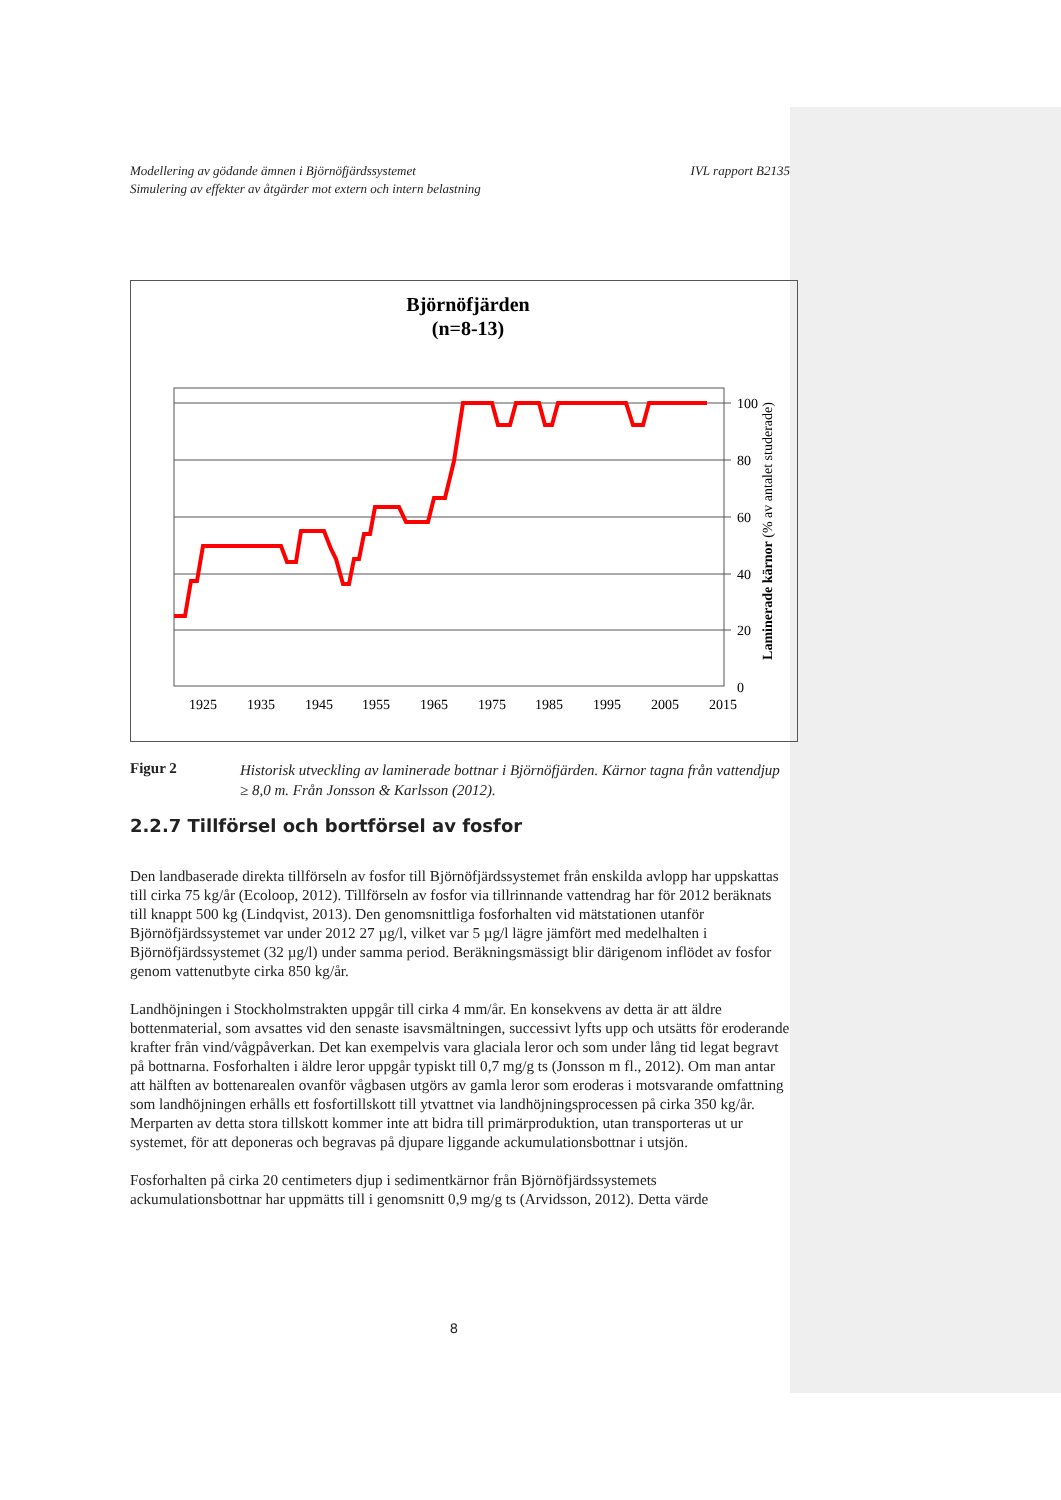Modellering av gödande ämnen i Björnöfjärdssystemet
Simulering av effekter av åtgärder mot extern och intern belastning
IVL rapport B2135
Björnöfjärden
(n=8-13)
100
80
60
40
20
0
1925
1935
1945
1955
1965
1975
1985
1995
2005
2015
Laminerade kärnor (% av antalet studerade)
Figur 2 Historisk utveckling av laminerade bottnar i Björnöfjärden. Kärnor tagna från vattendjup ≥ 8,0 m. Från Jonsson & Karlsson (2012).
2.2.7 Tillförsel och bortförsel av fosfor
Den landbaserade direkta tillförseln av fosfor till Björnöfjärdssystemet från enskilda avlopp har uppskattas till cirka 75 kg/år (Ecoloop, 2012). Tillförseln av fosfor via tillrinnande vattendrag har för 2012 beräknats till knappt 500 kg (Lindqvist, 2013). Den genomsnittliga fosforhalten vid mätstationen utanför Björnöfjärdssystemet var under 2012 27 µg/l, vilket var 5 µg/l lägre jämfört med medelhalten i Björnöfjärdssystemet (32 µg/l) under samma period. Beräkningsmässigt blir därigenom inflödet av fosfor genom vattenutbyte cirka 850 kg/år.
Landhöjningen i Stockholmstrakten uppgår till cirka 4 mm/år. En konsekvens av detta är att äldre bottenmaterial, som avsattes vid den senaste isavsmältningen, successivt lyfts upp och utsätts för eroderande krafter från vind/vågpåverkan. Det kan exempelvis vara glaciala leror och som under lång tid legat begravt på bottnarna. Fosforhalten i äldre leror uppgår typiskt till 0,7 mg/g ts (Jonsson m fl., 2012). Om man antar att hälften av bottenarealen ovanför vågbasen utgörs av gamla leror som eroderas i motsvarande omfattning som landhöjningen erhålls ett fosfortillskott till ytvattnet via landhöjningsprocessen på cirka 350 kg/år. Merparten av detta stora tillskott kommer inte att bidra till primärproduktion, utan transporteras ut ur systemet, för att deponeras och begravas på djupare liggande ackumulationsbottnar i utsjön.
Fosforhalten på cirka 20 centimeters djup i sedimentkärnor från Björnöfjärdssystemets ackumulationsbottnar har uppmätts till i genomsnitt 0,9 mg/g ts (Arvidsson, 2012). Detta värde
8